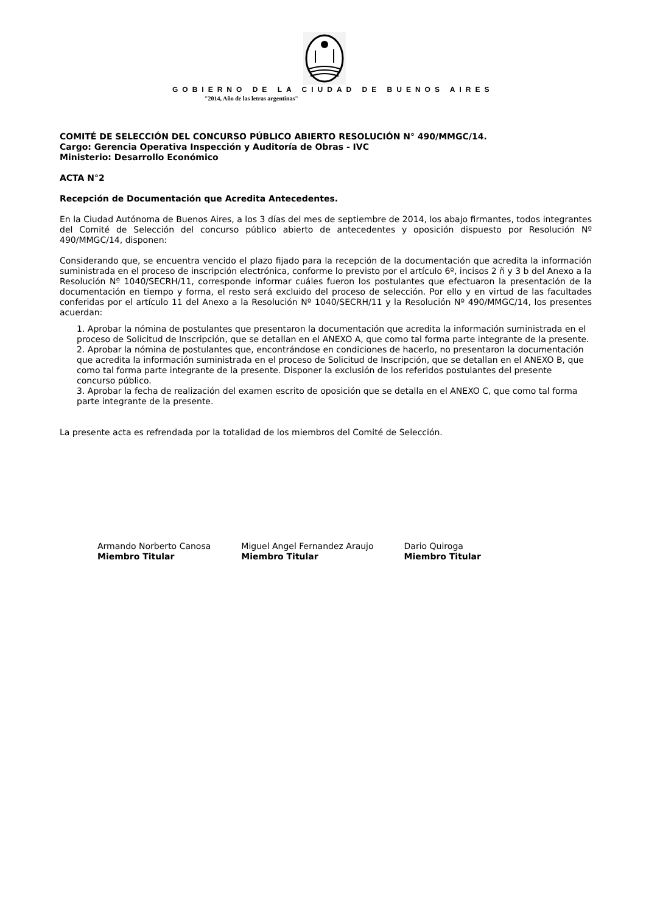GOBIERNO DE LA CIUDAD DE BUENOS AIRES
"2014, Año de las letras argentinas"
COMITÉ DE SELECCIÓN DEL CONCURSO PÚBLICO ABIERTO RESOLUCIÓN N° 490/MMGC/14.
Cargo: Gerencia Operativa Inspección y Auditoría de Obras - IVC
Ministerio: Desarrollo Económico
ACTA N°2
Recepción de Documentación que Acredita Antecedentes.
En la Ciudad Autónoma de Buenos Aires, a los 3 días del mes de septiembre de 2014, los abajo firmantes, todos integrantes del Comité de Selección del concurso público abierto de antecedentes y oposición dispuesto por Resolución Nº 490/MMGC/14, disponen:
Considerando que, se encuentra vencido el plazo fijado para la recepción de la documentación que acredita la información suministrada en el proceso de inscripción electrónica, conforme lo previsto por el artículo 6º, incisos 2 ñ y 3 b del Anexo a la Resolución Nº 1040/SECRH/11, corresponde informar cuáles fueron los postulantes que efectuaron la presentación de la documentación en tiempo y forma, el resto será excluido del proceso de selección. Por ello y en virtud de las facultades conferidas por el artículo 11 del Anexo a la Resolución Nº 1040/SECRH/11 y la Resolución Nº 490/MMGC/14, los presentes acuerdan:
1. Aprobar la nómina de postulantes que presentaron la documentación que acredita la información suministrada en el proceso de Solicitud de Inscripción, que se detallan en el ANEXO A, que como tal forma parte integrante de la presente.
2. Aprobar la nómina de postulantes que, encontrándose en condiciones de hacerlo, no presentaron la documentación que acredita la información suministrada en el proceso de Solicitud de Inscripción, que se detallan en el ANEXO B, que como tal forma parte integrante de la presente. Disponer la exclusión de los referidos postulantes del presente concurso público.
3. Aprobar la fecha de realización del examen escrito de oposición que se detalla en el ANEXO C, que como tal forma parte integrante de la presente.
La presente acta es refrendada por la totalidad de los miembros del Comité de Selección.
Armando Norberto Canosa
Miembro Titular
Miguel Angel Fernandez Araujo
Miembro Titular
Dario Quiroga
Miembro Titular